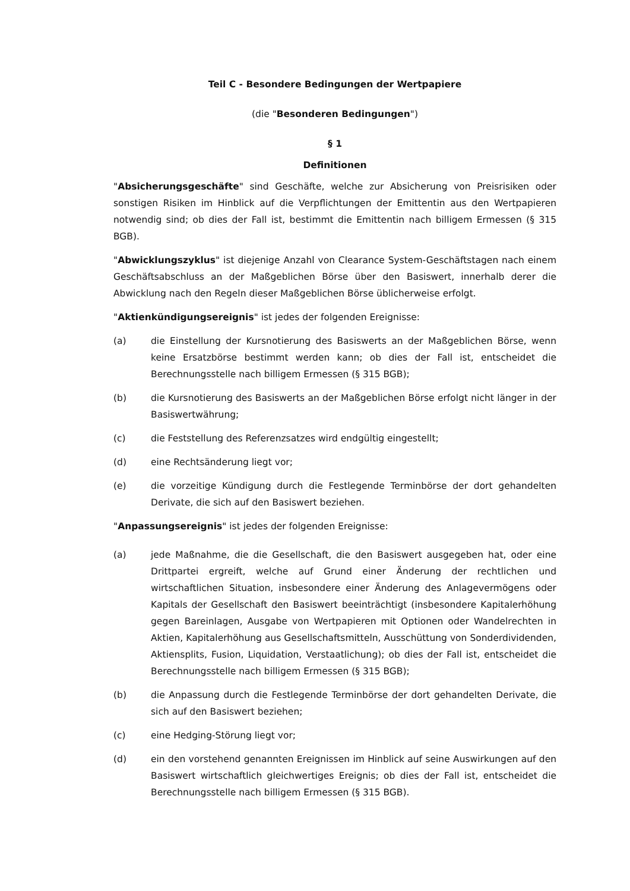Teil C - Besondere Bedingungen der Wertpapiere
(die "Besonderen Bedingungen")
§ 1
Definitionen
"Absicherungsgeschäfte" sind Geschäfte, welche zur Absicherung von Preisrisiken oder sonstigen Risiken im Hinblick auf die Verpflichtungen der Emittentin aus den Wertpapieren notwendig sind; ob dies der Fall ist, bestimmt die Emittentin nach billigem Ermessen (§ 315 BGB).
"Abwicklungszyklus" ist diejenige Anzahl von Clearance System-Geschäftstagen nach einem Geschäftsabschluss an der Maßgeblichen Börse über den Basiswert, innerhalb derer die Abwicklung nach den Regeln dieser Maßgeblichen Börse üblicherweise erfolgt.
"Aktienkündigungsereignis" ist jedes der folgenden Ereignisse:
(a) die Einstellung der Kursnotierung des Basiswerts an der Maßgeblichen Börse, wenn keine Ersatzbörse bestimmt werden kann; ob dies der Fall ist, entscheidet die Berechnungsstelle nach billigem Ermessen (§ 315 BGB);
(b) die Kursnotierung des Basiswerts an der Maßgeblichen Börse erfolgt nicht länger in der Basiswertwährung;
(c) die Feststellung des Referenzsatzes wird endgültig eingestellt;
(d) eine Rechtsänderung liegt vor;
(e) die vorzeitige Kündigung durch die Festlegende Terminbörse der dort gehandelten Derivate, die sich auf den Basiswert beziehen.
"Anpassungsereignis" ist jedes der folgenden Ereignisse:
(a) jede Maßnahme, die die Gesellschaft, die den Basiswert ausgegeben hat, oder eine Drittpartei ergreift, welche auf Grund einer Änderung der rechtlichen und wirtschaftlichen Situation, insbesondere einer Änderung des Anlagevermögens oder Kapitals der Gesellschaft den Basiswert beeinträchtigt (insbesondere Kapitalerhöhung gegen Bareinlagen, Ausgabe von Wertpapieren mit Optionen oder Wandelrechten in Aktien, Kapitalerhöhung aus Gesellschaftsmitteln, Ausschüttung von Sonderdividenden, Aktiensplits, Fusion, Liquidation, Verstaatlichung); ob dies der Fall ist, entscheidet die Berechnungsstelle nach billigem Ermessen (§ 315 BGB);
(b) die Anpassung durch die Festlegende Terminbörse der dort gehandelten Derivate, die sich auf den Basiswert beziehen;
(c) eine Hedging-Störung liegt vor;
(d) ein den vorstehend genannten Ereignissen im Hinblick auf seine Auswirkungen auf den Basiswert wirtschaftlich gleichwertiges Ereignis; ob dies der Fall ist, entscheidet die Berechnungsstelle nach billigem Ermessen (§ 315 BGB).